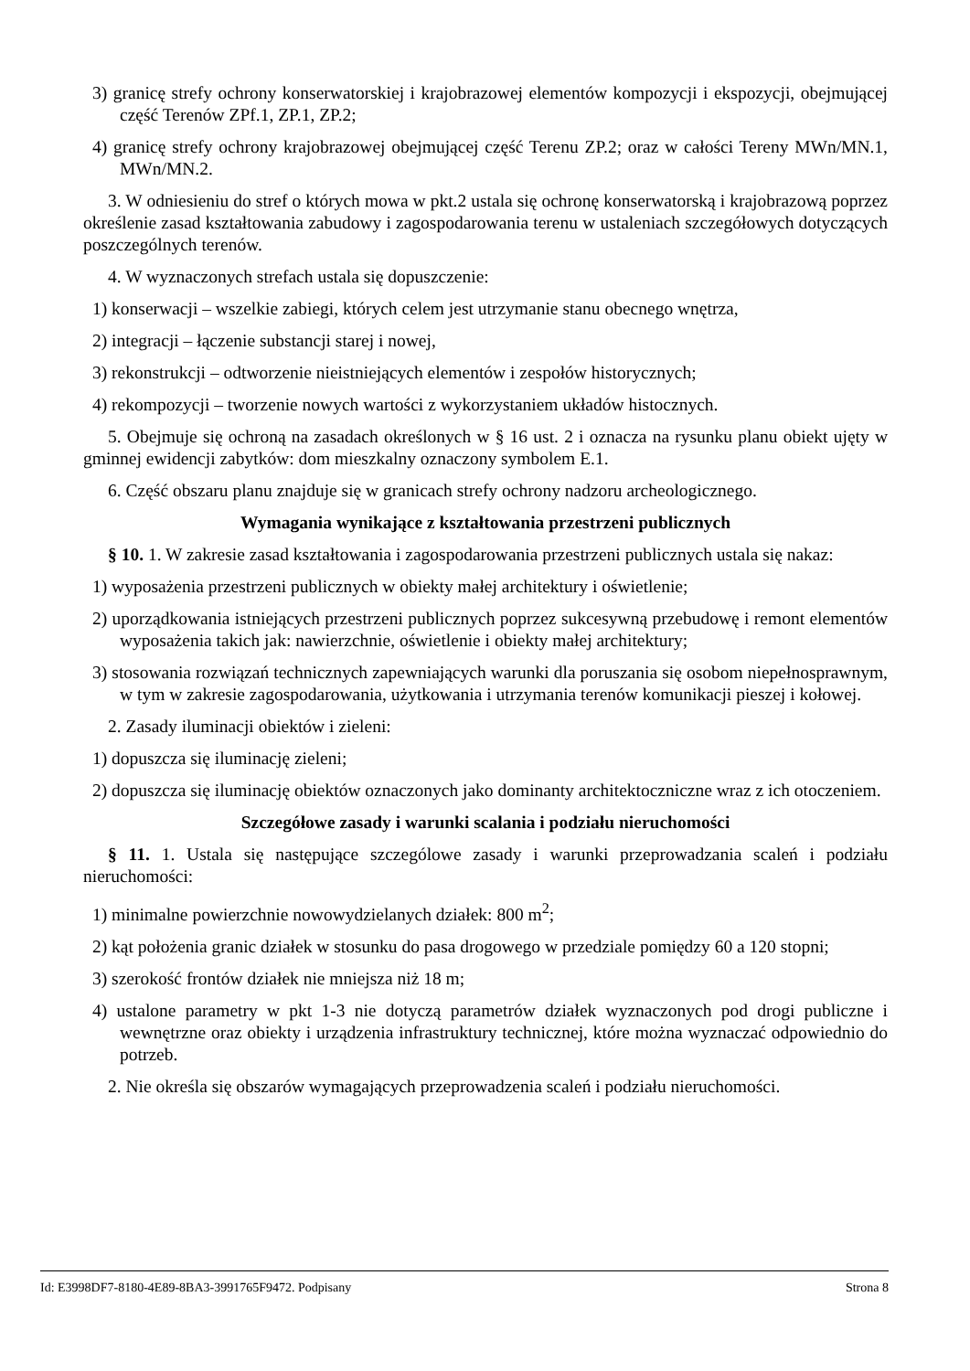3) granicę strefy ochrony konserwatorskiej i krajobrazowej elementów kompozycji i ekspozycji, obejmującej część Terenów ZPf.1, ZP.1, ZP.2;
4) granicę strefy ochrony krajobrazowej obejmującej część Terenu ZP.2; oraz w całości Tereny MWn/MN.1, MWn/MN.2.
3. W odniesieniu do stref o których mowa w pkt.2 ustala się ochronę konserwatorską i krajobrazową poprzez określenie zasad kształtowania zabudowy i zagospodarowania terenu w ustaleniach szczegółowych dotyczących poszczególnych terenów.
4. W wyznaczonych strefach ustala się dopuszczenie:
1) konserwacji – wszelkie zabiegi, których celem jest utrzymanie stanu obecnego wnętrza,
2) integracji – łączenie substancji starej i nowej,
3) rekonstrukcji – odtworzenie nieistniejących elementów i zespołów historycznych;
4) rekompozycji – tworzenie nowych wartości z wykorzystaniem układów histocznych.
5. Obejmuje się ochroną na zasadach określonych w § 16 ust. 2 i oznacza na rysunku planu obiekt ujęty w gminnej ewidencji zabytków: dom mieszkalny oznaczony symbolem E.1.
6. Część obszaru planu znajduje się w granicach strefy ochrony nadzoru archeologicznego.
Wymagania wynikające z kształtowania przestrzeni publicznych
§ 10. 1. W zakresie zasad kształtowania i zagospodarowania przestrzeni publicznych ustala się nakaz:
1) wyposażenia przestrzeni publicznych w obiekty małej architektury i oświetlenie;
2) uporządkowania istniejących przestrzeni publicznych poprzez sukcesywną przebudowę i remont elementów wyposażenia takich jak: nawierzchnie, oświetlenie i obiekty małej architektury;
3) stosowania rozwiązań technicznych zapewniających warunki dla poruszania się osobom niepełnosprawnym, w tym w zakresie zagospodarowania, użytkowania i utrzymania terenów komunikacji pieszej i kołowej.
2. Zasady iluminacji obiektów i zieleni:
1) dopuszcza się iluminację zieleni;
2) dopuszcza się iluminację obiektów oznaczonych jako dominanty architektoczniczne wraz z ich otoczeniem.
Szczegółowe zasady i warunki scalania i podziału nieruchomości
§ 11. 1. Ustala się następujące szczególowe zasady i warunki przeprowadzania scaleń i podziału nieruchomości:
1) minimalne powierzchnie nowowydzielanych działek: 800 m<sup>2</sup>;
2) kąt położenia granic działek w stosunku do pasa drogowego w przedziale pomiędzy 60 a 120 stopni;
3) szerokość frontów działek nie mniejsza niż 18 m;
4) ustalone parametry w pkt 1-3 nie dotyczą parametrów działek wyznaczonych pod drogi publiczne i wewnętrzne oraz obiekty i urządzenia infrastruktury technicznej, które można wyznaczać odpowiednio do potrzeb.
2. Nie określa się obszarów wymagających przeprowadzenia scaleń i podziału nieruchomości.
Id: E3998DF7-8180-4E89-8BA3-3991765F9472. Podpisany Strona 8